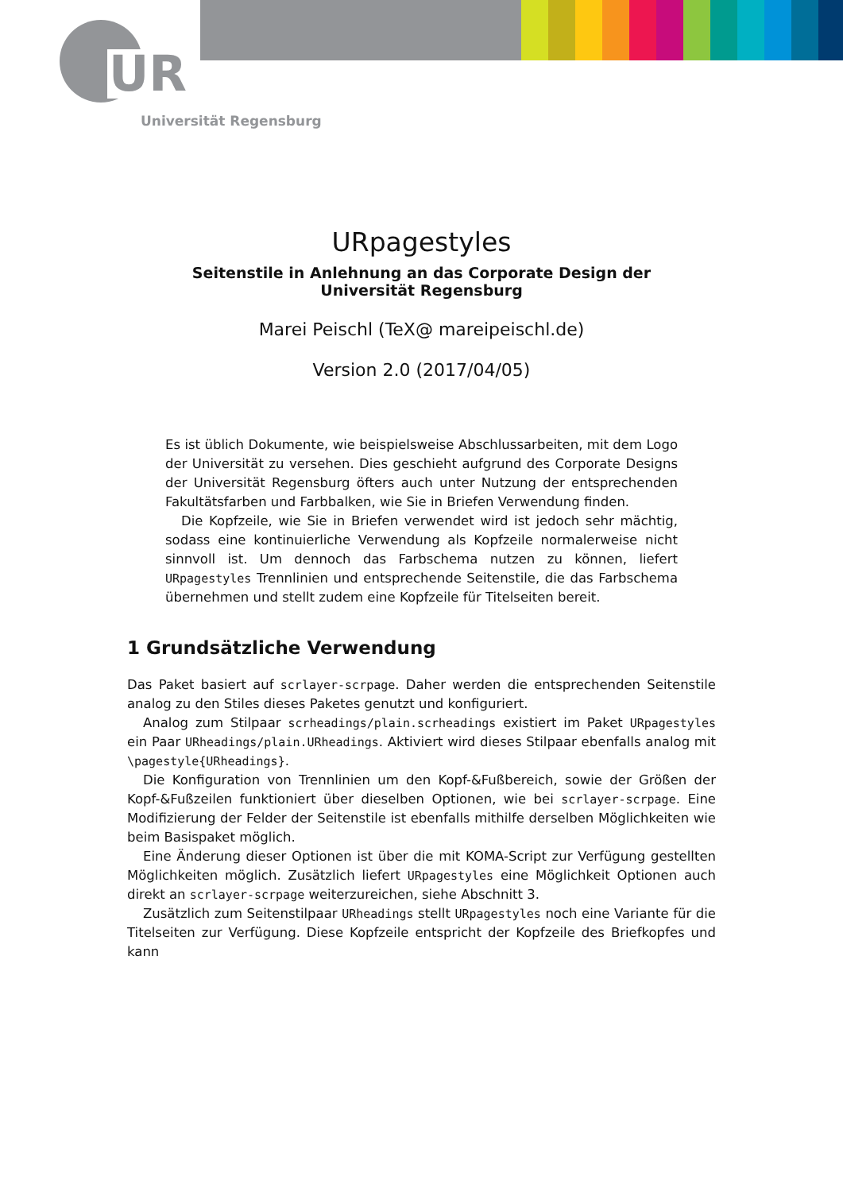UR
Universität Regensburg
URpagestyles
Seitenstile in Anlehnung an das Corporate Design der Universität Regensburg
Marei Peischl (TeX@ mareipeischl.de)
Version 2.0 (2017/04/05)
Es ist üblich Dokumente, wie beispielsweise Abschlussarbeiten, mit dem Logo der Universität zu versehen. Dies geschieht aufgrund des Corporate Designs der Universität Regensburg öfters auch unter Nutzung der entsprechenden Fakultätsfarben und Farbbalken, wie Sie in Briefen Verwendung finden.
Die Kopfzeile, wie Sie in Briefen verwendet wird ist jedoch sehr mächtig, sodass eine kontinuierliche Verwendung als Kopfzeile normalerweise nicht sinnvoll ist. Um dennoch das Farbschema nutzen zu können, liefert URpagestyles Trennlinien und entsprechende Seitenstile, die das Farbschema übernehmen und stellt zudem eine Kopfzeile für Titelseiten bereit.
1 Grundsätzliche Verwendung
Das Paket basiert auf scrlayer-scrpage. Daher werden die entsprechenden Seitenstile analog zu den Stiles dieses Paketes genutzt und konfiguriert.
Analog zum Stilpaar scrheadings/plain.scrheadings existiert im Paket URpagestyles ein Paar URheadings/plain.URheadings. Aktiviert wird dieses Stilpaar ebenfalls analog mit \pagestyle{URheadings}.
Die Konfiguration von Trennlinien um den Kopf-&Fußbereich, sowie der Größen der Kopf-&Fußzeilen funktioniert über dieselben Optionen, wie bei scrlayer-scrpage. Eine Modifizierung der Felder der Seitenstile ist ebenfalls mithilfe derselben Möglichkeiten wie beim Basispaket möglich.
Eine Änderung dieser Optionen ist über die mit KOMA-Script zur Verfügung gestellten Möglichkeiten möglich. Zusätzlich liefert URpagestyles eine Möglichkeit Optionen auch direkt an scrlayer-scrpage weiterzureichen, siehe Abschnitt 3.
Zusätzlich zum Seitenstilpaar URheadings stellt URpagestyles noch eine Variante für die Titelseiten zur Verfügung. Diese Kopfzeile entspricht der Kopfzeile des Briefkopfes und kann